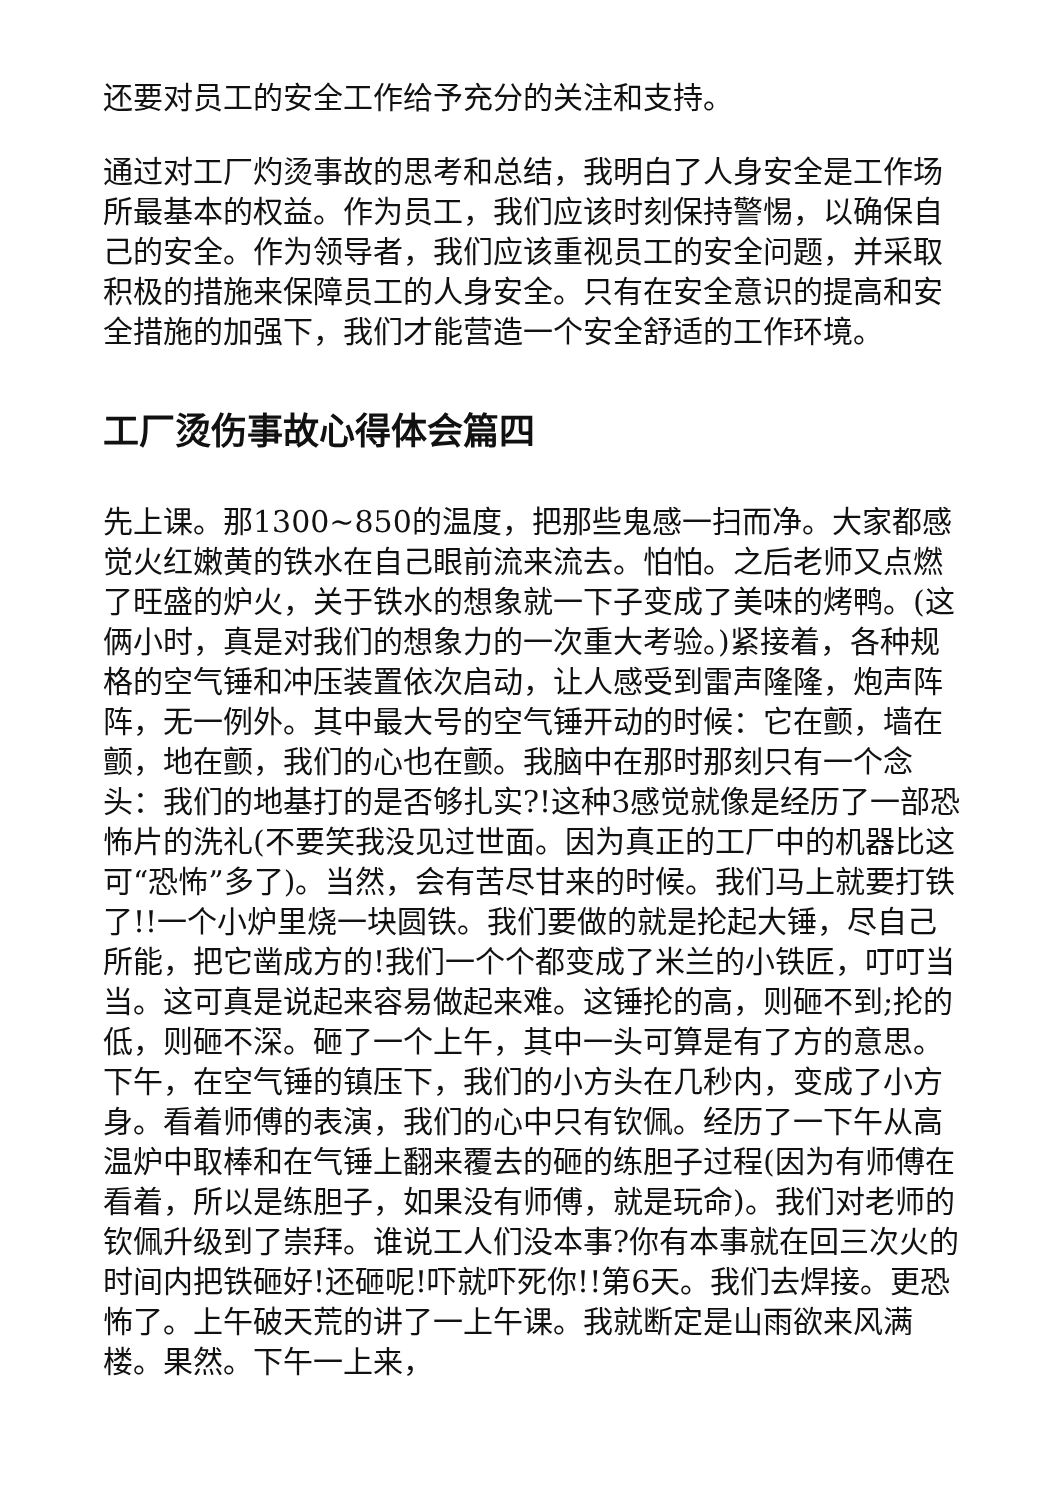还要对员工的安全工作给予充分的关注和支持。
通过对工厂灼烫事故的思考和总结，我明白了人身安全是工作场所最基本的权益。作为员工，我们应该时刻保持警惕，以确保自己的安全。作为领导者，我们应该重视员工的安全问题，并采取积极的措施来保障员工的人身安全。只有在安全意识的提高和安全措施的加强下，我们才能营造一个安全舒适的工作环境。
工厂烫伤事故心得体会篇四
先上课。那1300~850的温度，把那些鬼感一扫而净。大家都感觉火红嫩黄的铁水在自己眼前流来流去。怕怕。之后老师又点燃了旺盛的炉火，关于铁水的想象就一下子变成了美味的烤鸭。(这俩小时，真是对我们的想象力的一次重大考验。)紧接着，各种规格的空气锤和冲压装置依次启动，让人感受到雷声隆隆，炮声阵阵，无一例外。其中最大号的空气锤开动的时候：它在颤，墙在颤，地在颤，我们的心也在颤。我脑中在那时那刻只有一个念头：我们的地基打的是否够扎实?!这种3感觉就像是经历了一部恐怖片的洗礼(不要笑我没见过世面。因为真正的工厂中的机器比这可“恐怖”多了)。当然，会有苦尽甘来的时候。我们马上就要打铁了!!一个小炉里烧一块圆铁。我们要做的就是抡起大锤，尽自己所能，把它凿成方的!我们一个个都变成了米兰的小铁匠，叮叮当当。这可真是说起来容易做起来难。这锤抡的高，则砸不到;抡的低，则砸不深。砸了一个上午，其中一头可算是有了方的意思。下午，在空气锤的镇压下，我们的小方头在几秒内，变成了小方身。看着师傅的表演，我们的心中只有钦佩。经历了一下午从高温炉中取棒和在气锤上翻来覆去的砸的练胆子过程(因为有师傅在看着，所以是练胆子，如果没有师傅，就是玩命)。我们对老师的钦佩升级到了崇拜。谁说工人们没本事?你有本事就在回三次火的时间内把铁砸好!还砸呢!吓就吓死你!!第6天。我们去焊接。更恐怖了。上午破天荒的讲了一上午课。我就断定是山雨欲来风满楼。果然。下午一上来，